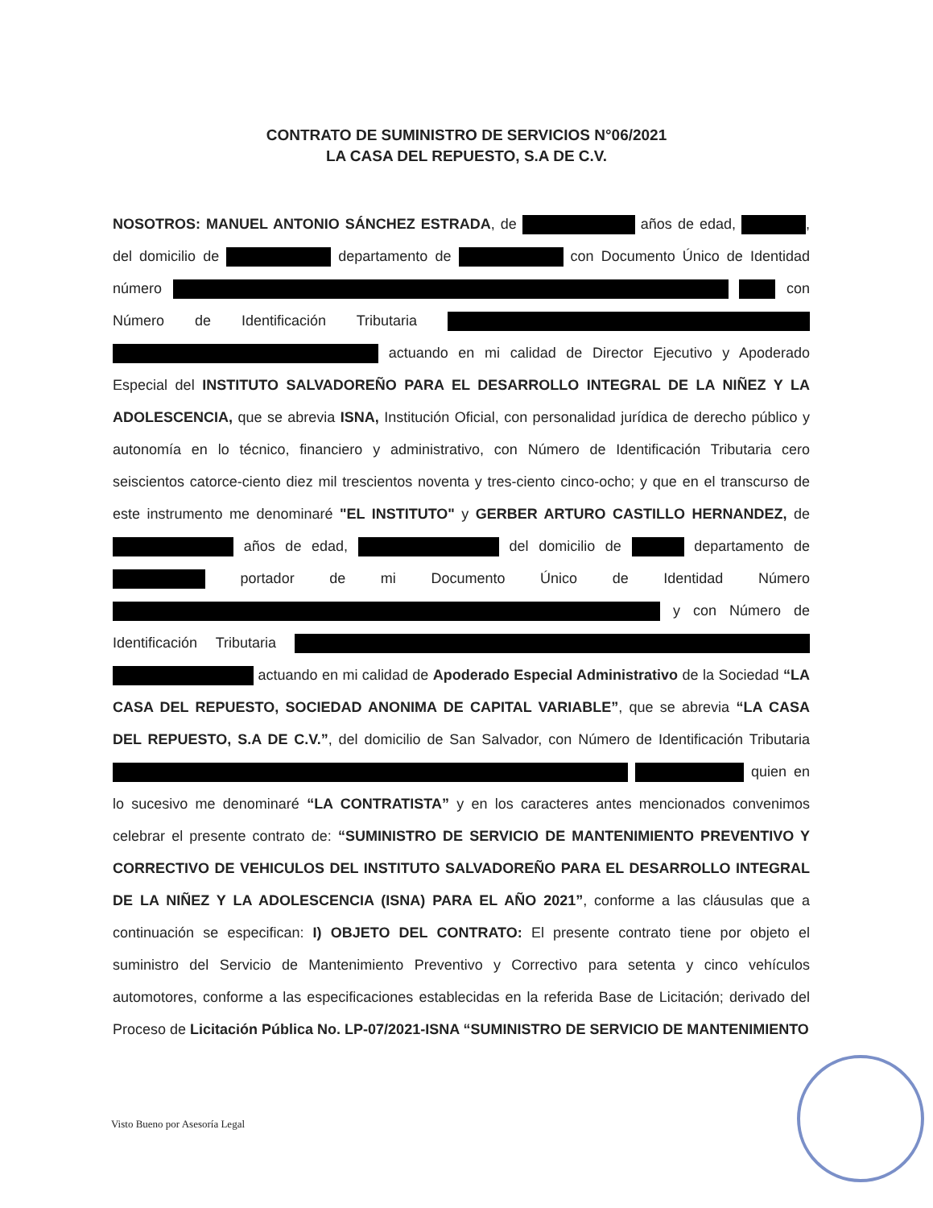CONTRATO DE SUMINISTRO DE SERVICIOS N°06/2021
LA CASA DEL REPUESTO, S.A DE C.V.
NOSOTROS: MANUEL ANTONIO SÁNCHEZ ESTRADA, de años de edad, , del domicilio de departamento de con Documento Único de Identidad número con Número de Identificación Tributaria actuando en mi calidad de Director Ejecutivo y Apoderado Especial del INSTITUTO SALVADOREÑO PARA EL DESARROLLO INTEGRAL DE LA NIÑEZ Y LA ADOLESCENCIA, que se abrevia ISNA, Institución Oficial, con personalidad jurídica de derecho público y autonomía en lo técnico, financiero y administrativo, con Número de Identificación Tributaria cero seiscientos catorce-ciento diez mil trescientos noventa y tres-ciento cinco-ocho; y que en el transcurso de este instrumento me denominaré "EL INSTITUTO" y GERBER ARTURO CASTILLO HERNANDEZ, de años de edad, del domicilio de departamento de portador de mi Documento Único de Identidad Número y con Número de Identificación Tributaria actuando en mi calidad de Apoderado Especial Administrativo de la Sociedad “LA CASA DEL REPUESTO, SOCIEDAD ANONIMA DE CAPITAL VARIABLE”, que se abrevia “LA CASA DEL REPUESTO, S.A DE C.V.”, del domicilio de San Salvador, con Número de Identificación Tributaria quien en lo sucesivo me denominaré “LA CONTRATISTA” y en los caracteres antes mencionados convenimos celebrar el presente contrato de: “SUMINISTRO DE SERVICIO DE MANTENIMIENTO PREVENTIVO Y CORRECTIVO DE VEHICULOS DEL INSTITUTO SALVADOREÑO PARA EL DESARROLLO INTEGRAL DE LA NIÑEZ Y LA ADOLESCENCIA (ISNA) PARA EL AÑO 2021”, conforme a las cláusulas que a continuación se especifican: I) OBJETO DEL CONTRATO: El presente contrato tiene por objeto el suministro del Servicio de Mantenimiento Preventivo y Correctivo para setenta y cinco vehículos automotores, conforme a las especificaciones establecidas en la referida Base de Licitación; derivado del Proceso de Licitación Pública No. LP-07/2021-ISNA “SUMINISTRO DE SERVICIO DE MANTENIMIENTO
Visto Bueno por Asesoría Legal